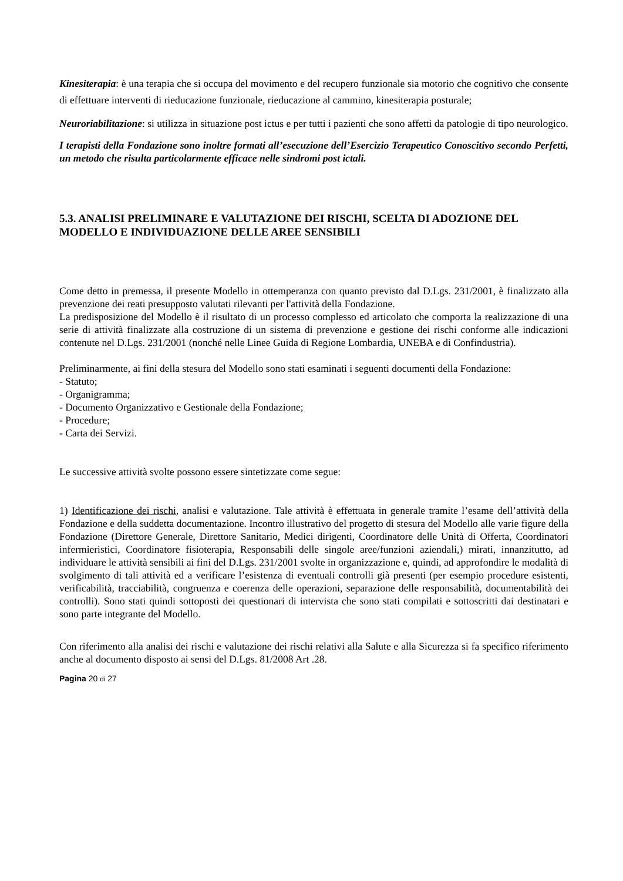Kinesiterapia: è una terapia che si occupa del movimento e del recupero funzionale sia motorio che cognitivo che consente di effettuare interventi di rieducazione funzionale, rieducazione al cammino, kinesiterapia posturale;
Neuroriabilitazione: si utilizza in situazione post ictus e per tutti i pazienti che sono affetti da patologie di tipo neurologico.
I terapisti della Fondazione sono inoltre formati all’esecuzione dell’Esercizio Terapeutico Conoscitivo secondo Perfetti, un metodo che risulta particolarmente efficace nelle sindromi post ictali.
5.3. ANALISI PRELIMINARE E VALUTAZIONE DEI RISCHI, SCELTA DI ADOZIONE DEL MODELLO E INDIVIDUAZIONE DELLE AREE SENSIBILI
Come detto in premessa, il presente Modello in ottemperanza con quanto previsto dal D.Lgs. 231/2001, è finalizzato alla prevenzione dei reati presupposto valutati rilevanti per l'attività della Fondazione.
La predisposizione del Modello è il risultato di un processo complesso ed articolato che comporta la realizzazione di una serie di attività finalizzate alla costruzione di un sistema di prevenzione e gestione dei rischi conforme alle indicazioni contenute nel D.Lgs. 231/2001 (nonché nelle Linee Guida di Regione Lombardia, UNEBA e di Confindustria).
Preliminarmente, ai fini della stesura del Modello sono stati esaminati i seguenti documenti della Fondazione:
- Statuto;
- Organigramma;
- Documento Organizzativo e Gestionale della Fondazione;
- Procedure;
- Carta dei Servizi.
Le successive attività svolte possono essere sintetizzate come segue:
1) Identificazione dei rischi, analisi e valutazione. Tale attività è effettuata in generale tramite l’esame dell’attività della Fondazione e della suddetta documentazione. Incontro illustrativo del progetto di stesura del Modello alle varie figure della Fondazione (Direttore Generale, Direttore Sanitario, Medici dirigenti, Coordinatore delle Unità di Offerta, Coordinatori infermieristici, Coordinatore fisioterapia, Responsabili delle singole aree/funzioni aziendali,) mirati, innanzitutto, ad individuare le attività sensibili ai fini del D.Lgs. 231/2001 svolte in organizzazione e, quindi, ad approfondire le modalità di svolgimento di tali attività ed a verificare l’esistenza di eventuali controlli già presenti (per esempio procedure esistenti, verificabilità, tracciabilità, congruenza e coerenza delle operazioni, separazione delle responsabilità, documentabilità dei controlli). Sono stati quindi sottoposti dei questionari di intervista che sono stati compilati e sottoscritti dai destinatari e sono parte integrante del Modello.
Con riferimento alla analisi dei rischi e valutazione dei rischi relativi alla Salute e alla Sicurezza si fa specifico riferimento anche al documento disposto ai sensi del D.Lgs. 81/2008 Art .28.
Pagina 20 di 27